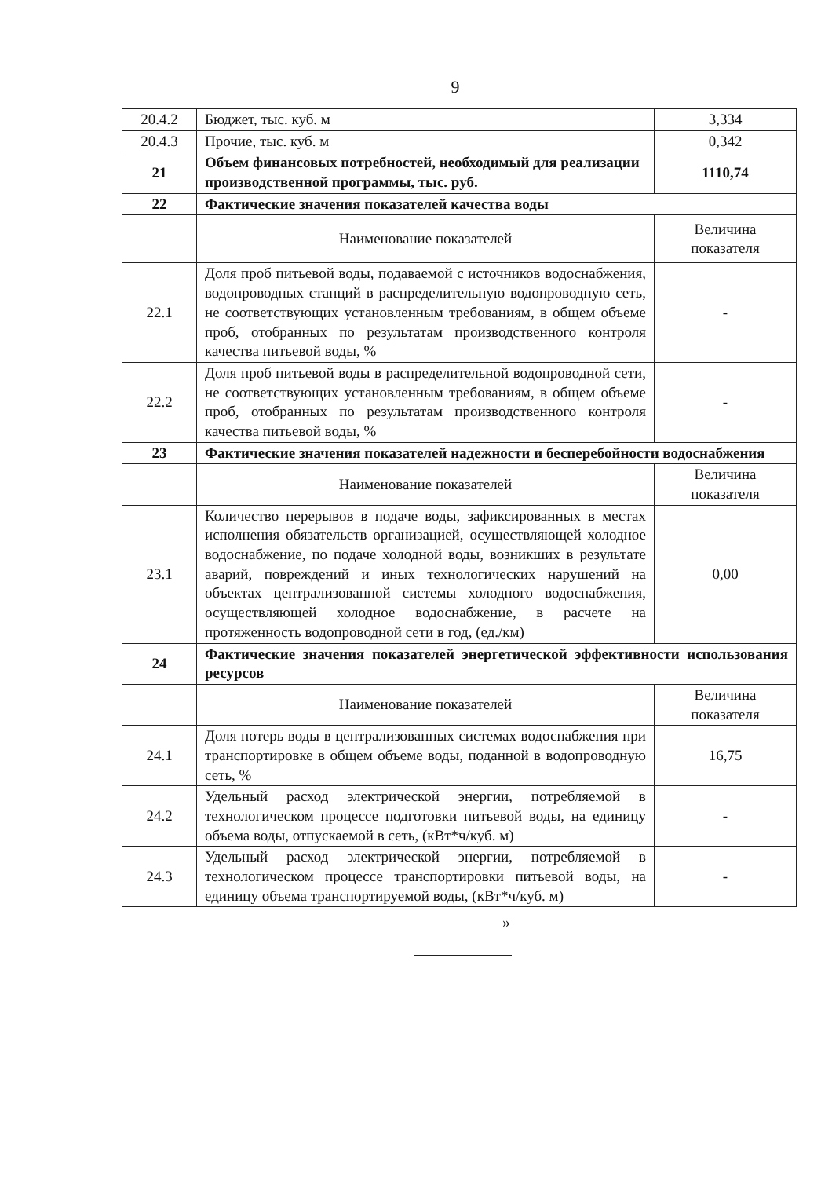9
| 20.4.2 | Бюджет, тыс. куб. м | 3,334 |
| 20.4.3 | Прочие, тыс. куб. м | 0,342 |
| 21 | Объем финансовых потребностей, необходимый для реализации производственной программы, тыс. руб. | 1110,74 |
| 22 | Фактические значения показателей качества воды | |
| | Наименование показателей | Величина показателя |
| 22.1 | Доля проб питьевой воды, подаваемой с источников водоснабжения, водопроводных станций в распределительную водопроводную сеть, не соответствующих установленным требованиям, в общем объеме проб, отобранных по результатам производственного контроля качества питьевой воды, % | - |
| 22.2 | Доля проб питьевой воды в распределительной водопроводной сети, не соответствующих установленным требованиям, в общем объеме проб, отобранных по результатам производственного контроля качества питьевой воды, % | - |
| 23 | Фактические значения показателей надежности и бесперебойности водоснабжения | |
| | Наименование показателей | Величина показателя |
| 23.1 | Количество перерывов в подаче воды, зафиксированных в местах исполнения обязательств организацией, осуществляющей холодное водоснабжение, по подаче холодной воды, возникших в результате аварий, повреждений и иных технологических нарушений на объектах централизованной системы холодного водоснабжения, осуществляющей холодное водоснабжение, в расчете на протяженность водопроводной сети в год, (ед./км) | 0,00 |
| 24 | Фактические значения показателей энергетической эффективности использования ресурсов | |
| | Наименование показателей | Величина показателя |
| 24.1 | Доля потерь воды в централизованных системах водоснабжения при транспортировке в общем объеме воды, поданной в водопроводную сеть, % | 16,75 |
| 24.2 | Удельный расход электрической энергии, потребляемой в технологическом процессе подготовки питьевой воды, на единицу объема воды, отпускаемой в сеть, (кВт*ч/куб. м) | - |
| 24.3 | Удельный расход электрической энергии, потребляемой в технологическом процессе транспортировки питьевой воды, на единицу объема транспортируемой воды, (кВт*ч/куб. м) | - |
»